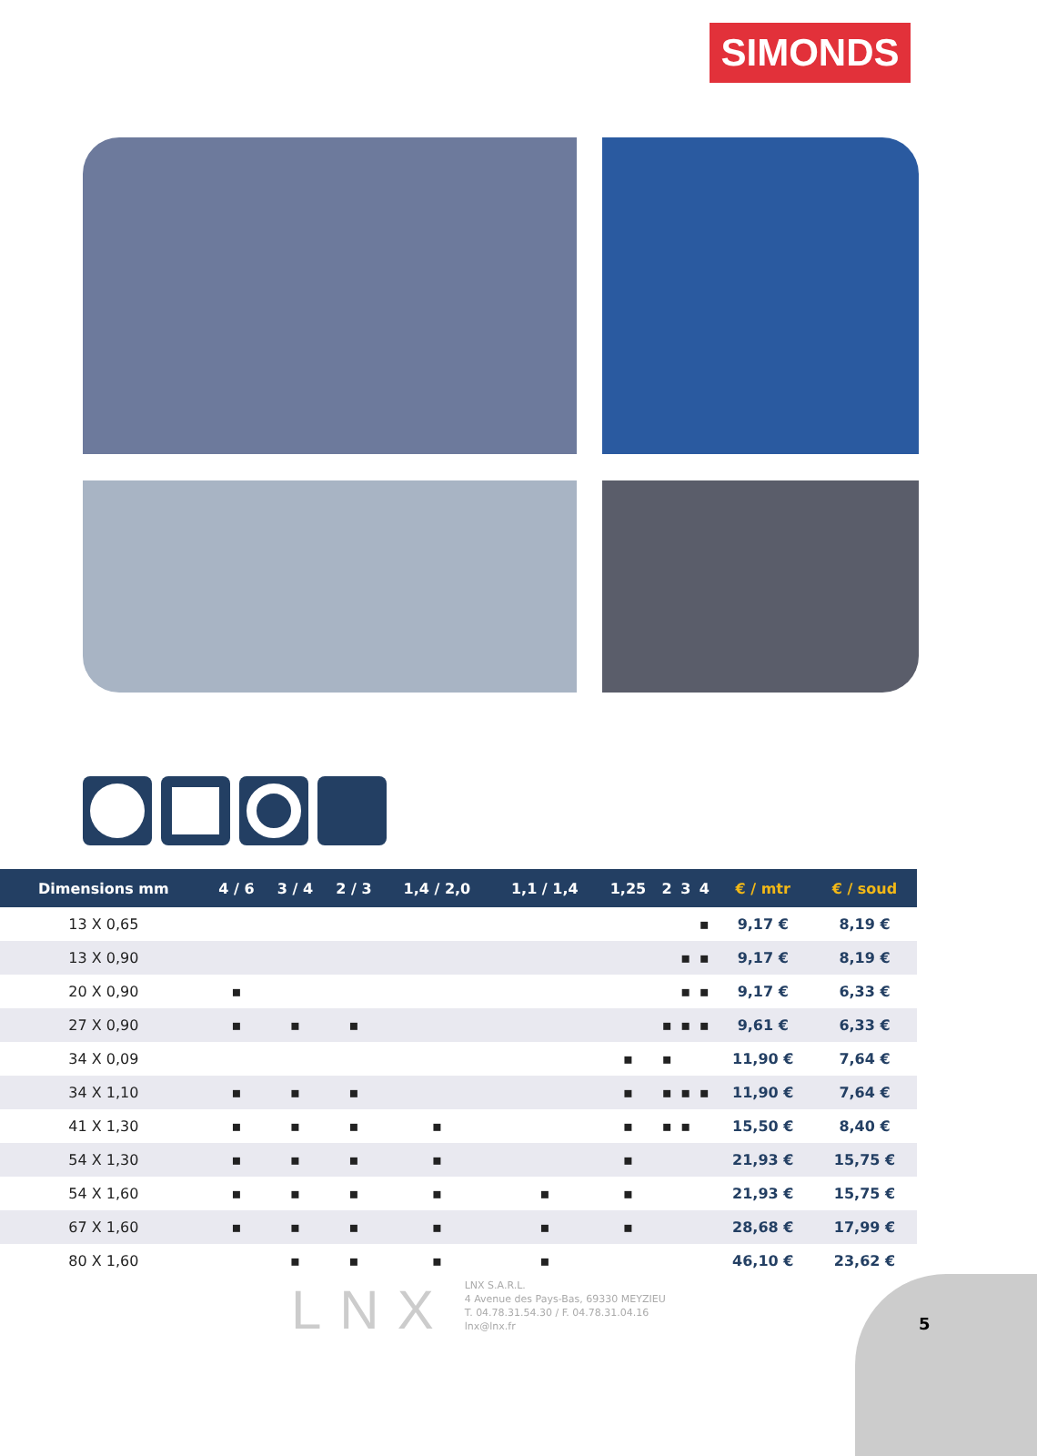SIMONDS
| Dimensions mm | 4 / 6 | 3 / 4 | 2 / 3 | 1,4 / 2,0 | 1,1 / 1,4 | 1,25 | 2 | 3 | 4 | € / mtr | € / soud |
| --- | --- | --- | --- | --- | --- | --- | --- | --- | --- | --- | --- |
| 13 X 0,65 | | | | | | | | | ▪ | 9,17 € | 8,19 € |
| 13 X 0,90 | | | | | | | | ▪ | ▪ | 9,17 € | 8,19 € |
| 20 X 0,90 | ▪ | | | | | | | ▪ | ▪ | 9,17 € | 6,33 € |
| 27 X 0,90 | ▪ | ▪ | ▪ | | | | ▪ | ▪ | ▪ | 9,61 € | 6,33 € |
| 34 X 0,09 | | | | | | ▪ | ▪ | | | 11,90 € | 7,64 € |
| 34 X 1,10 | ▪ | ▪ | ▪ | | | ▪ | ▪ | ▪ | ▪ | 11,90 € | 7,64 € |
| 41 X 1,30 | ▪ | ▪ | ▪ | ▪ | | ▪ | ▪ | ▪ | | 15,50 € | 8,40 € |
| 54 X 1,30 | ▪ | ▪ | ▪ | ▪ | | ▪ | | | | 21,93 € | 15,75 € |
| 54 X 1,60 | ▪ | ▪ | ▪ | ▪ | ▪ | ▪ | | | | 21,93 € | 15,75 € |
| 67 X 1,60 | ▪ | ▪ | ▪ | ▪ | ▪ | ▪ | | | | 28,68 € | 17,99 € |
| 80 X 1,60 | | ▪ | ▪ | ▪ | ▪ | | | | | 46,10 € | 23,62 € |
LNX
LNX S.A.R.L.
4 Avenue des Pays-Bas, 69330 MEYZIEU
T. 04.78.31.54.30 / F. 04.78.31.04.16
lnx@lnx.fr
5